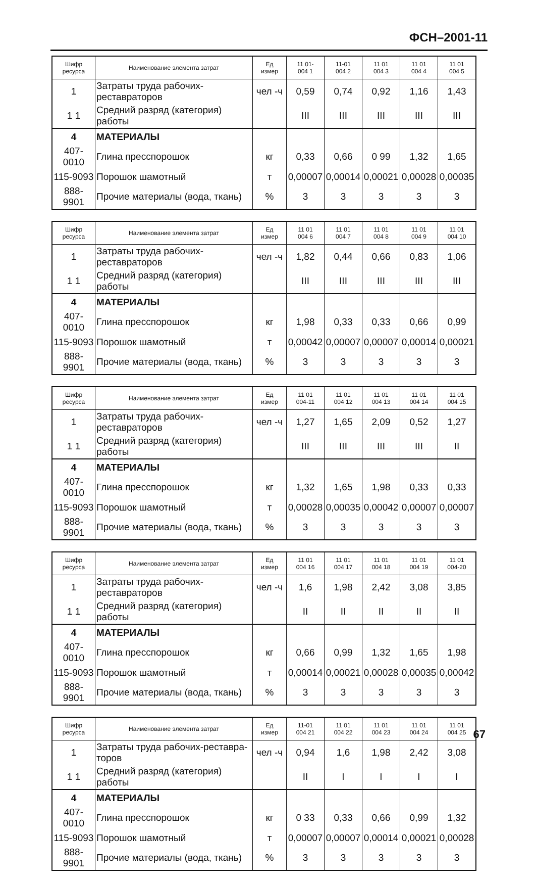ФСН–2001-11
| Шифр ресурса | Наименование элемента затрат | Ед измер | 11 01- 004 1 | 11-01 004 2 | 11 01 004 3 | 11 01 004 4 | 11 01 004 5 |
| --- | --- | --- | --- | --- | --- | --- | --- |
| 1 | Затраты труда рабочих-реставраторов | чел -ч | 0,59 | 0,74 | 0,92 | 1,16 | 1,43 |
| 1 1 | Средний разряд (категория) работы | | III | III | III | III | III |
| 4 | МАТЕРИАЛЫ | | | | | | |
| 407-0010 | Глина пресспорошок | кг | 0,33 | 0,66 | 0 99 | 1,32 | 1,65 |
| 115-9093 | Порошок шамотный | т | 0,00007 | 0,00014 | 0,00021 | 0,00028 | 0,00035 |
| 888-9901 | Прочие материалы (вода, ткань) | % | 3 | 3 | 3 | 3 | 3 |
| Шифр ресурса | Наименование элемента затрат | Ед измер | 11 01 004 6 | 11 01 004 7 | 11 01 004 8 | 11 01 004 9 | 11 01 004 10 |
| --- | --- | --- | --- | --- | --- | --- | --- |
| 1 | Затраты труда рабочих-реставраторов | чел -ч | 1,82 | 0,44 | 0,66 | 0,83 | 1,06 |
| 1 1 | Средний разряд (категория) работы | | III | III | III | III | III |
| 4 | МАТЕРИАЛЫ | | | | | | |
| 407-0010 | Глина пресспорошок | кг | 1,98 | 0,33 | 0,33 | 0,66 | 0,99 |
| 115-9093 | Порошок шамотный | т | 0,00042 | 0,00007 | 0,00007 | 0,00014 | 0,00021 |
| 888-9901 | Прочие материалы (вода, ткань) | % | 3 | 3 | 3 | 3 | 3 |
| Шифр ресурса | Наименование элемента затрат | Ед измер | 11 01 004-11 | 11 01 004 12 | 11 01 004 13 | 11 01 004 14 | 11 01 004 15 |
| --- | --- | --- | --- | --- | --- | --- | --- |
| 1 | Затраты труда рабочих-реставраторов | чел -ч | 1,27 | 1,65 | 2,09 | 0,52 | 1,27 |
| 1 1 | Средний разряд (категория) работы | | III | III | III | III | II |
| 4 | МАТЕРИАЛЫ | | | | | | |
| 407-0010 | Глина пресспорошок | кг | 1,32 | 1,65 | 1,98 | 0,33 | 0,33 |
| 115-9093 | Порошок шамотный | т | 0,00028 | 0,00035 | 0,00042 | 0,00007 | 0,00007 |
| 888-9901 | Прочие материалы (вода, ткань) | % | 3 | 3 | 3 | 3 | 3 |
| Шифр ресурса | Наименование элемента затрат | Ед измер | 11 01 004 16 | 11 01 004 17 | 11 01 004 18 | 11 01 004 19 | 11 01 004-20 |
| --- | --- | --- | --- | --- | --- | --- | --- |
| 1 | Затраты труда рабочих-реставраторов | чел -ч | 1,6 | 1,98 | 2,42 | 3,08 | 3,85 |
| 1 1 | Средний разряд (категория) работы | | II | II | II | II | II |
| 4 | МАТЕРИАЛЫ | | | | | | |
| 407-0010 | Глина пресспорошок | кг | 0,66 | 0,99 | 1,32 | 1,65 | 1,98 |
| 115-9093 | Порошок шамотный | т | 0,00014 | 0,00021 | 0,00028 | 0,00035 | 0,00042 |
| 888-9901 | Прочие материалы (вода, ткань) | % | 3 | 3 | 3 | 3 | 3 |
| Шифр ресурса | Наименование элемента затрат | Ед измер | 11-01 004 21 | 11 01 004 22 | 11 01 004 23 | 11 01 004 24 | 11 01 004 25 |
| --- | --- | --- | --- | --- | --- | --- | --- |
| 1 | Затраты труда рабочих-реставра- торов | чел -ч | 0,94 | 1,6 | 1,98 | 2,42 | 3,08 |
| 1 1 | Средний разряд (категория) работы | | II | I | I | I | I |
| 4 | МАТЕРИАЛЫ | | | | | | |
| 407-0010 | Глина пресспорошок | кг | 0 33 | 0,33 | 0,66 | 0,99 | 1,32 |
| 115-9093 | Порошок шамотный | т | 0,00007 | 0,00007 | 0,00014 | 0,00021 | 0,00028 |
| 888-9901 | Прочие материалы (вода, ткань) | % | 3 | 3 | 3 | 3 | 3 |
67